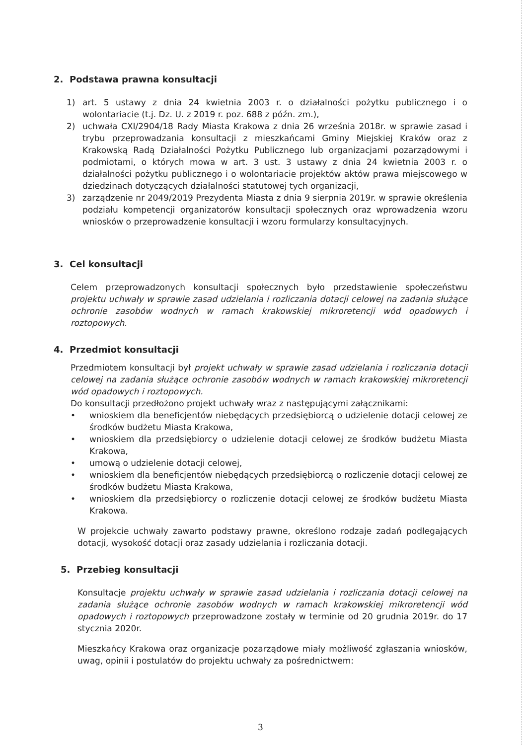2. Podstawa prawna konsultacji
1) art. 5 ustawy z dnia 24 kwietnia 2003 r. o działalności pożytku publicznego i o wolontariacie (t.j. Dz. U. z 2019 r. poz. 688 z późn. zm.),
2) uchwała CXI/2904/18 Rady Miasta Krakowa z dnia 26 września 2018r. w sprawie zasad i trybu przeprowadzania konsultacji z mieszkańcami Gminy Miejskiej Kraków oraz z Krakowską Radą Działalności Pożytku Publicznego lub organizacjami pozarządowymi i podmiotami, o których mowa w art. 3 ust. 3 ustawy z dnia 24 kwietnia 2003 r. o działalności pożytku publicznego i o wolontariacie projektów aktów prawa miejscowego w dziedzinach dotyczących działalności statutowej tych organizacji,
3) zarządzenie nr 2049/2019 Prezydenta Miasta z dnia 9 sierpnia 2019r. w sprawie określenia podziału kompetencji organizatorów konsultacji społecznych oraz wprowadzenia wzoru wniosków o przeprowadzenie konsultacji i wzoru formularzy konsultacyjnych.
3. Cel konsultacji
Celem przeprowadzonych konsultacji społecznych było przedstawienie społeczeństwu projektu uchwały w sprawie zasad udzielania i rozliczania dotacji celowej na zadania służące ochronie zasobów wodnych w ramach krakowskiej mikroretencji wód opadowych i roztopowych.
4. Przedmiot konsultacji
Przedmiotem konsultacji był projekt uchwały w sprawie zasad udzielania i rozliczania dotacji celowej na zadania służące ochronie zasobów wodnych w ramach krakowskiej mikroretencji wód opadowych i roztopowych.
Do konsultacji przedłożono projekt uchwały wraz z następującymi załącznikami:
• wnioskiem dla beneficjentów niebędących przedsiębiorcą o udzielenie dotacji celowej ze środków budżetu Miasta Krakowa,
• wnioskiem dla przedsiębiorcy o udzielenie dotacji celowej ze środków budżetu Miasta Krakowa,
• umową o udzielenie dotacji celowej,
• wnioskiem dla beneficjentów niebędących przedsiębiorcą o rozliczenie dotacji celowej ze środków budżetu Miasta Krakowa,
• wnioskiem dla przedsiębiorcy o rozliczenie dotacji celowej ze środków budżetu Miasta Krakowa.
W projekcie uchwały zawarto podstawy prawne, określono rodzaje zadań podlegających dotacji, wysokość dotacji oraz zasady udzielania i rozliczania dotacji.
5. Przebieg konsultacji
Konsultacje projektu uchwały w sprawie zasad udzielania i rozliczania dotacji celowej na zadania służące ochronie zasobów wodnych w ramach krakowskiej mikroretencji wód opadowych i roztopowych przeprowadzone zostały w terminie od 20 grudnia 2019r. do 17 stycznia 2020r.
Mieszkańcy Krakowa oraz organizacje pozarządowe miały możliwość zgłaszania wniosków, uwag, opinii i postulatów do projektu uchwały za pośrednictwem:
3